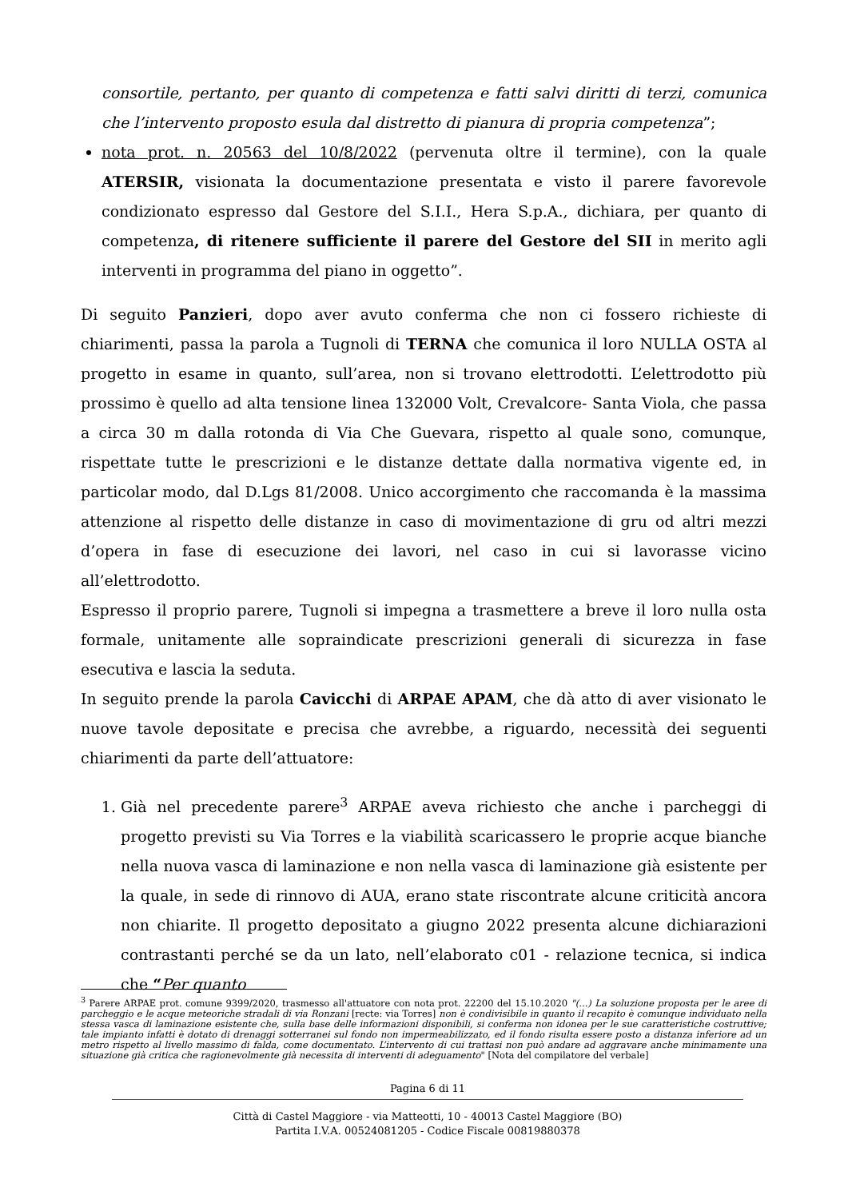consortile, pertanto, per quanto di competenza e fatti salvi diritti di terzi, comunica che l’intervento proposto esula dal distretto di pianura di propria competenza”;
nota prot. n. 20563 del 10/8/2022 (pervenuta oltre il termine), con la quale ATERSIR, visionata la documentazione presentata e visto il parere favorevole condizionato espresso dal Gestore del S.I.I., Hera S.p.A., dichiara, per quanto di competenza, di ritenere sufficiente il parere del Gestore del SII in merito agli interventi in programma del piano in oggetto”.
Di seguito Panzieri, dopo aver avuto conferma che non ci fossero richieste di chiarimenti, passa la parola a Tugnoli di TERNA che comunica il loro NULLA OSTA al progetto in esame in quanto, sull’area, non si trovano elettrodotti. L’elettrodotto più prossimo è quello ad alta tensione linea 132000 Volt, Crevalcore- Santa Viola, che passa a circa 30 m dalla rotonda di Via Che Guevara, rispetto al quale sono, comunque, rispettate tutte le prescrizioni e le distanze dettate dalla normativa vigente ed, in particolar modo, dal D.Lgs 81/2008. Unico accorgimento che raccomanda è la massima attenzione al rispetto delle distanze in caso di movimentazione di gru od altri mezzi d’opera in fase di esecuzione dei lavori, nel caso in cui si lavorasse vicino all’elettrodotto.
Espresso il proprio parere, Tugnoli si impegna a trasmettere a breve il loro nulla osta formale, unitamente alle sopraindicate prescrizioni generali di sicurezza in fase esecutiva e lascia la seduta.
In seguito prende la parola Cavicchi di ARPAE APAM, che dà atto di aver visionato le nuove tavole depositate e precisa che avrebbe, a riguardo, necessità dei seguenti chiarimenti da parte dell’attuatore:
1. Già nel precedente parere<sup>3</sup> ARPAE aveva richiesto che anche i parcheggi di progetto previsti su Via Torres e la viabilità scaricassero le proprie acque bianche nella nuova vasca di laminazione e non nella vasca di laminazione già esistente per la quale, in sede di rinnovo di AUA, erano state riscontrate alcune criticità ancora non chiarite. Il progetto depositato a giugno 2022 presenta alcune dichiarazioni contrastanti perché se da un lato, nell’elaborato c01 - relazione tecnica, si indica che “Per quanto
<sup>3</sup> Parere ARPAE prot. comune 9399/2020, trasmesso all'attuatore con nota prot. 22200 del 15.10.2020 "(...) La soluzione proposta per le aree di parcheggio e le acque meteoriche stradali di via Ronzani [recte: via Torres] non è condivisibile in quanto il recapito è comunque individuato nella stessa vasca di laminazione esistente che, sulla base delle informazioni disponibili, si conferma non idonea per le sue caratteristiche costruttive; tale impianto infatti è dotato di drenaggi sotterranei sul fondo non impermeabilizzato, ed il fondo risulta essere posto a distanza inferiore ad un metro rispetto al livello massimo di falda, come documentato. L’intervento di cui trattasi non può andare ad aggravare anche minimamente una situazione già critica che ragionevolmente già necessita di interventi di adeguamento" [Nota del compilatore del verbale]
Pagina 6 di 11
Città di Castel Maggiore - via Matteotti, 10 - 40013 Castel Maggiore (BO)
Partita I.V.A. 00524081205 - Codice Fiscale 00819880378